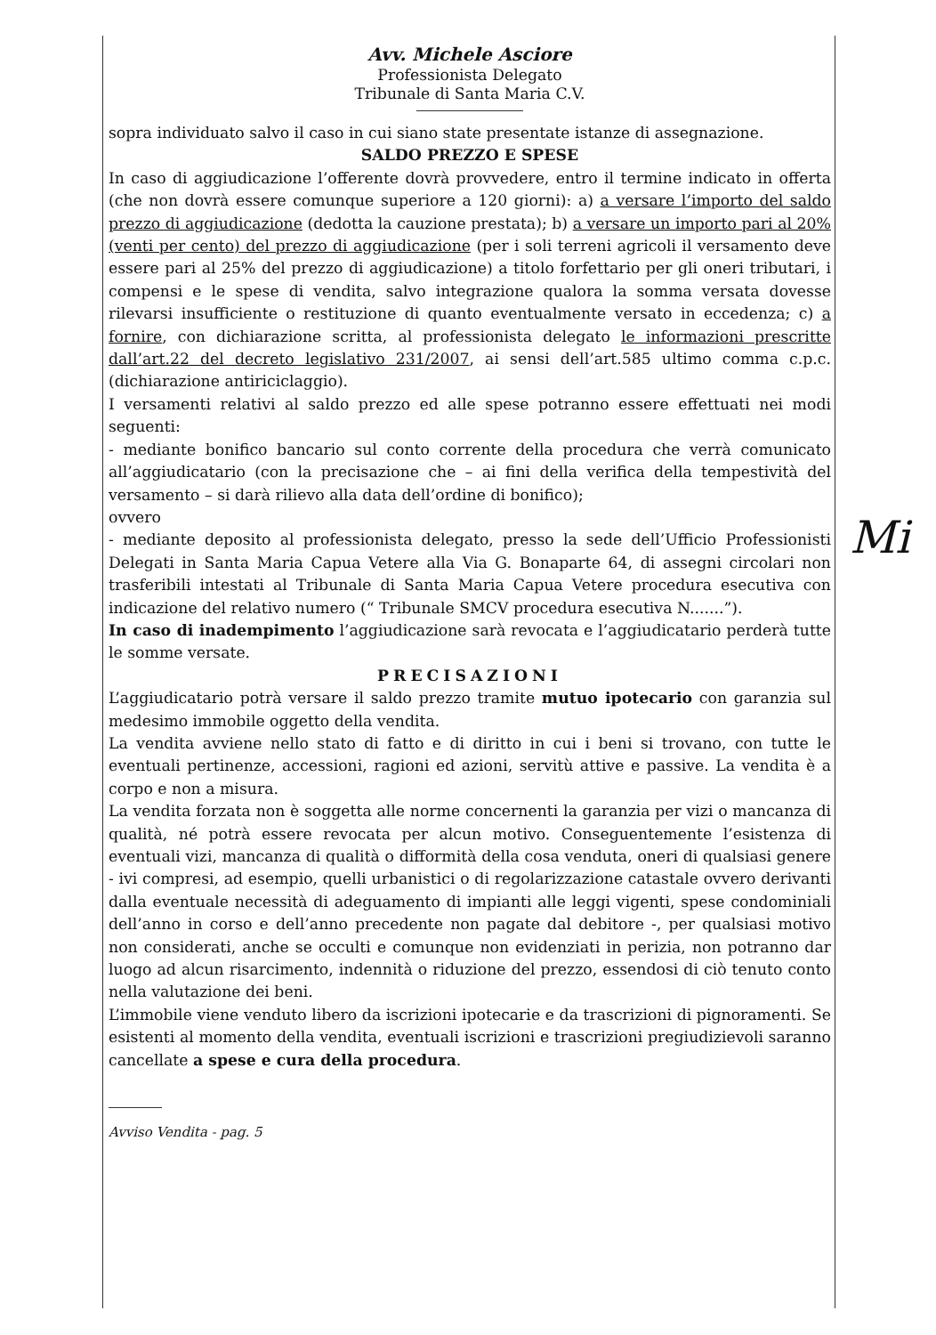Avv. Michele Asciore
Professionista Delegato
Tribunale di Santa Maria C.V.
sopra individuato salvo il caso in cui siano state presentate istanze di assegnazione.
SALDO PREZZO E SPESE
In caso di aggiudicazione l’offerente dovrà provvedere, entro il termine indicato in offerta (che non dovrà essere comunque superiore a 120 giorni): a) a versare l’importo del saldo prezzo di aggiudicazione (dedotta la cauzione prestata); b) a versare un importo pari al 20% (venti per cento) del prezzo di aggiudicazione (per i soli terreni agricoli il versamento deve essere pari al 25% del prezzo di aggiudicazione) a titolo forfettario per gli oneri tributari, i compensi e le spese di vendita, salvo integrazione qualora la somma versata dovesse rilevarsi insufficiente o restituzione di quanto eventualmente versato in eccedenza; c) a fornire, con dichiarazione scritta, al professionista delegato le informazioni prescritte dall’art.22 del decreto legislativo 231/2007, ai sensi dell’art.585 ultimo comma c.p.c. (dichiarazione antiriciclaggio).
I versamenti relativi al saldo prezzo ed alle spese potranno essere effettuati nei modi seguenti:
- mediante bonifico bancario sul conto corrente della procedura che verrà comunicato all’aggiudicatario (con la precisazione che – ai fini della verifica della tempestività del versamento – si darà rilievo alla data dell’ordine di bonifico);
ovvero
- mediante deposito al professionista delegato, presso la sede dell’Ufficio Professionisti Delegati in Santa Maria Capua Vetere alla Via G. Bonaparte 64, di assegni circolari non trasferibili intestati al Tribunale di Santa Maria Capua Vetere procedura esecutiva con indicazione del relativo numero (“ Tribunale SMCV procedura esecutiva N.......”).
In caso di inadempimento l’aggiudicazione sarà revocata e l’aggiudicatario perderà tutte le somme versate.
PRECISAZIONI
L’aggiudicatario potrà versare il saldo prezzo tramite mutuo ipotecario con garanzia sul medesimo immobile oggetto della vendita.
La vendita avviene nello stato di fatto e di diritto in cui i beni si trovano, con tutte le eventuali pertinenze, accessioni, ragioni ed azioni, servitù attive e passive. La vendita è a corpo e non a misura.
La vendita forzata non è soggetta alle norme concernenti la garanzia per vizi o mancanza di qualità, né potrà essere revocata per alcun motivo. Conseguentemente l’esistenza di eventuali vizi, mancanza di qualità o difformità della cosa venduta, oneri di qualsiasi genere - ivi compresi, ad esempio, quelli urbanistici o di regolarizzazione catastale ovvero derivanti dalla eventuale necessità di adeguamento di impianti alle leggi vigenti, spese condominiali dell’anno in corso e dell’anno precedente non pagate dal debitore -, per qualsiasi motivo non considerati, anche se occulti e comunque non evidenziati in perizia, non potranno dar luogo ad alcun risarcimento, indennità o riduzione del prezzo, essendosi di ciò tenuto conto nella valutazione dei beni.
L’immobile viene venduto libero da iscrizioni ipotecarie e da trascrizioni di pignoramenti. Se esistenti al momento della vendita, eventuali iscrizioni e trascrizioni pregiudizievoli saranno cancellate a spese e cura della procedura.
Avviso Vendita - pag. 5
Mi